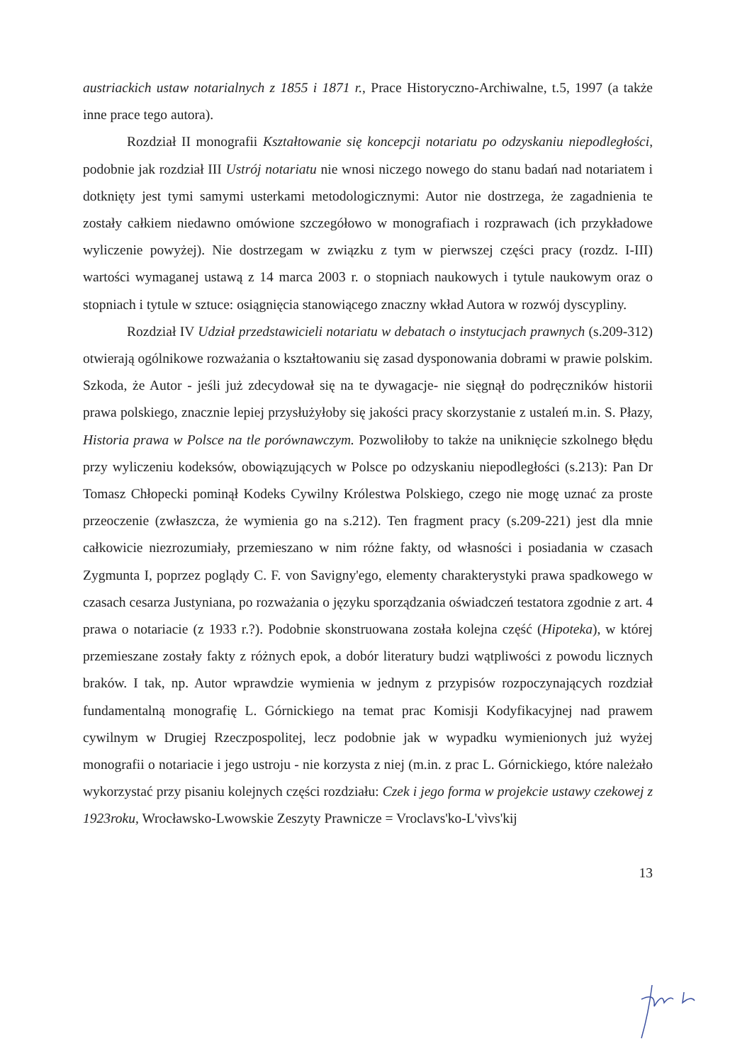austriackich ustaw notarialnych z 1855 i 1871 r., Prace Historyczno-Archiwalne, t.5, 1997 (a także inne prace tego autora).
Rozdział II monografii Kształtowanie się koncepcji notariatu po odzyskaniu niepodległości, podobnie jak rozdział III Ustrój notariatu nie wnosi niczego nowego do stanu badań nad notariatem i dotknięty jest tymi samymi usterkami metodologicznymi: Autor nie dostrzega, że zagadnienia te zostały całkiem niedawno omówione szczegółowo w monografiach i rozprawach (ich przykładowe wyliczenie powyżej). Nie dostrzegam w związku z tym w pierwszej części pracy (rozdz. I-III) wartości wymaganej ustawą z 14 marca 2003 r. o stopniach naukowych i tytule naukowym oraz o stopniach i tytule w sztuce: osiągnięcia stanowiącego znaczny wkład Autora w rozwój dyscypliny.
Rozdział IV Udział przedstawicieli notariatu w debatach o instytucjach prawnych (s.209-312) otwierają ogólnikowe rozważania o kształtowaniu się zasad dysponowania dobrami w prawie polskim. Szkoda, że Autor - jeśli już zdecydował się na te dywagacje- nie sięgnął do podręczników historii prawa polskiego, znacznie lepiej przysłużyłoby się jakości pracy skorzystanie z ustaleń m.in. S. Płazy, Historia prawa w Polsce na tle porównawczym. Pozwoliłoby to także na uniknięcie szkolnego błędu przy wyliczeniu kodeksów, obowiązujących w Polsce po odzyskaniu niepodległości (s.213): Pan Dr Tomasz Chłopecki pominął Kodeks Cywilny Królestwa Polskiego, czego nie mogę uznać za proste przeoczenie (zwłaszcza, że wymienia go na s.212). Ten fragment pracy (s.209-221) jest dla mnie całkowicie niezrozumiały, przemieszano w nim różne fakty, od własności i posiadania w czasach Zygmunta I, poprzez poglądy C. F. von Savigny'ego, elementy charakterystyki prawa spadkowego w czasach cesarza Justyniana, po rozważania o języku sporządzania oświadczeń testatora zgodnie z art. 4 prawa o notariacie (z 1933 r.?). Podobnie skonstruowana została kolejna część (Hipoteka), w której przemieszane zostały fakty z różnych epok, a dobór literatury budzi wątpliwości z powodu licznych braków. I tak, np. Autor wprawdzie wymienia w jednym z przypisów rozpoczynających rozdział fundamentalną monografię L. Górnickiego na temat prac Komisji Kodyfikacyjnej nad prawem cywilnym w Drugiej Rzeczpospolitej, lecz podobnie jak w wypadku wymienionych już wyżej monografii o notariacie i jego ustroju - nie korzysta z niej (m.in. z prac L. Górnickiego, które należało wykorzystać przy pisaniu kolejnych części rozdziału: Czek i jego forma w projekcie ustawy czekowej z 1923roku, Wrocławsko-Lwowskie Zeszyty Prawnicze = Vroclavs'ko-L'vìvs'kij
13